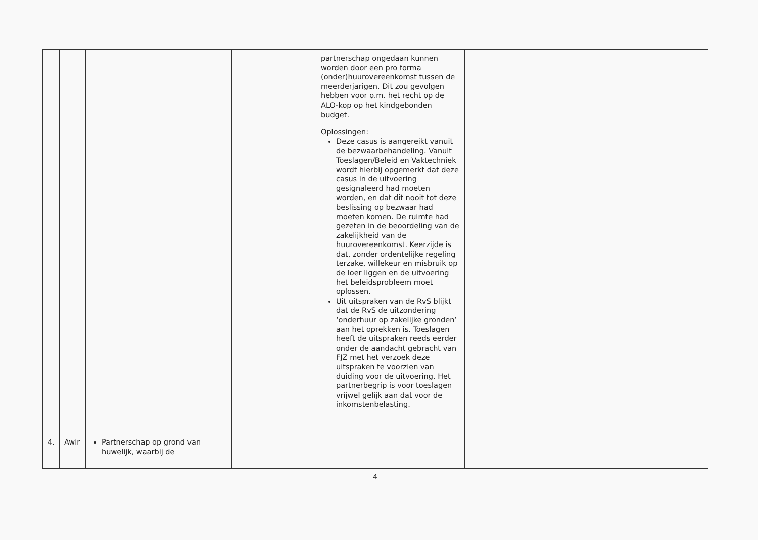| | | | | partnerschap ongedaan kunnen worden door een pro forma (onder)huurovereenkomst tussen de meerderjarigen. Dit zou gevolgen hebben voor o.m. het recht op de ALO-kop op het kindgebonden budget. Oplossingen: Deze casus is aangereikt vanuit de bezwaarbehandeling. Vanuit Toeslagen/Beleid en Vaktechniek wordt hierbij opgemerkt dat deze casus in de uitvoering gesignaleerd had moeten worden, en dat dit nooit tot deze beslissing op bezwaar had moeten komen. De ruimte had gezeten in de beoordeling van de zakelijkheid van de huurovereenkomst. Keerzijde is dat, zonder ordentelijke regeling terzake, willekeur en misbruik op de loer liggen en de uitvoering het beleidsprobleem moet oplossen. Uit uitspraken van de RvS blijkt dat de RvS de uitzondering ‘onderhuur op zakelijke gronden’ aan het oprekken is. Toeslagen heeft de uitspraken reeds eerder onder de aandacht gebracht van FJZ met het verzoek deze uitspraken te voorzien van duiding voor de uitvoering. Het partnerbegrip is voor toeslagen vrijwel gelijk aan dat voor de inkomstenbelasting. | |
| 4. | Awir | Partnerschap op grond van huwelijk, waarbij de | | | |
4